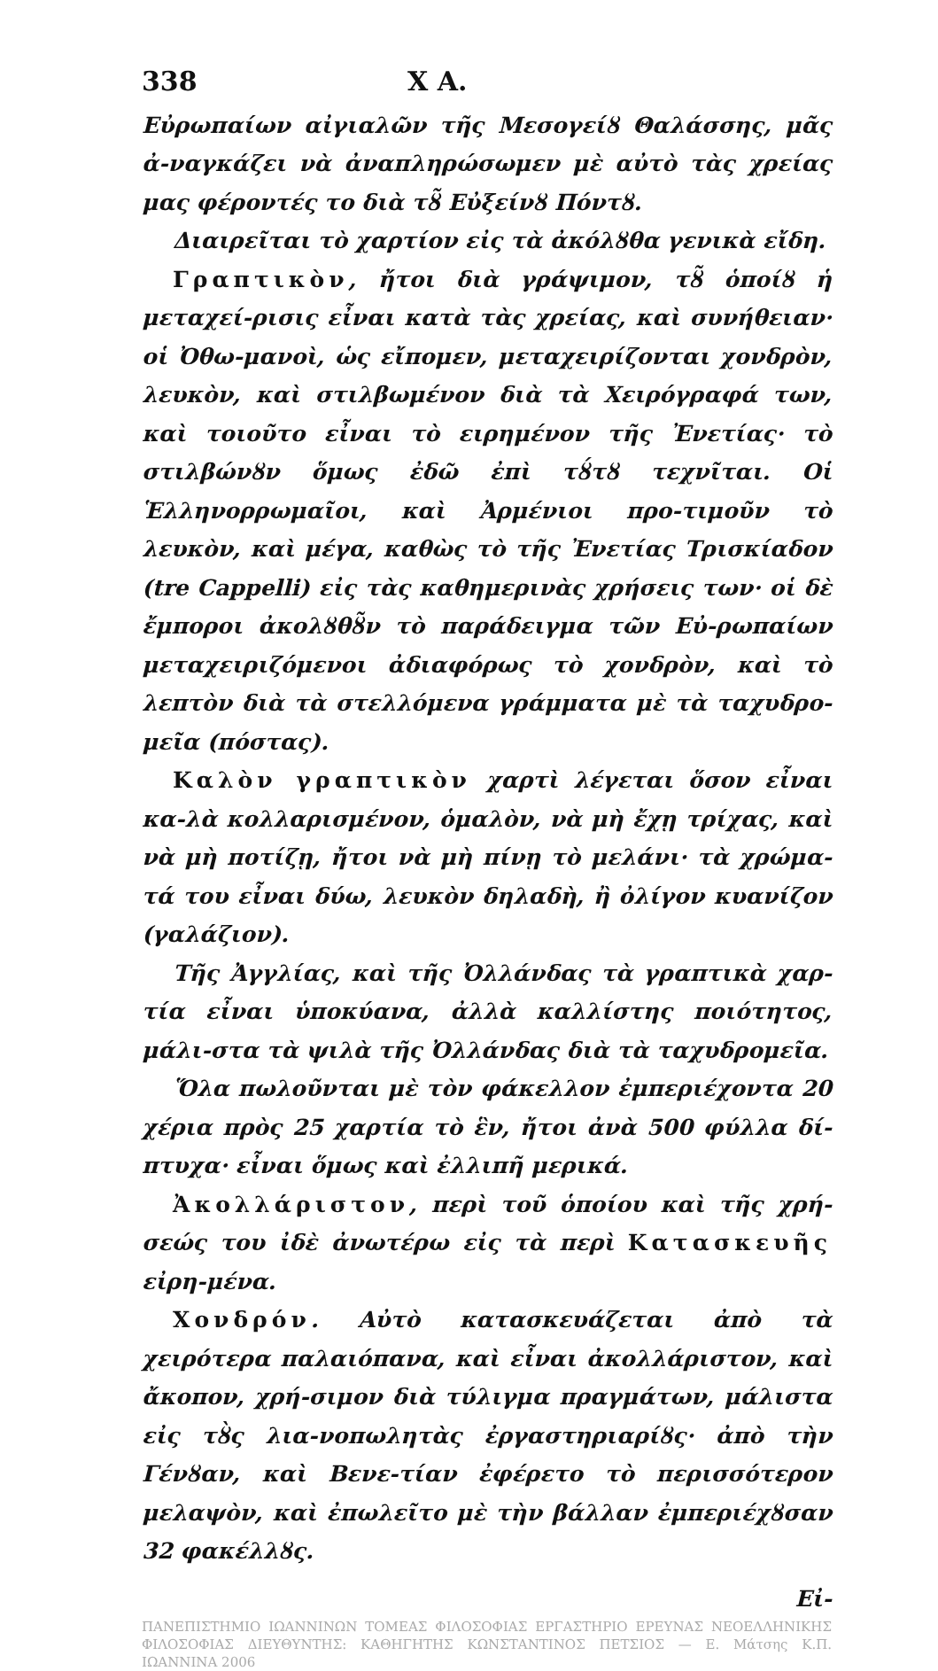338 Χ Α.
Εὐρωπαίων αἰγιαλῶν τῆς Μεσογείȣ Θαλάσσης, μᾶς ἀ-ναγκάζει νὰ ἀναπληρώσωμεν μὲ αὐτὸ τὰς χρείας μας φέροντές το διὰ τȣ̃ Εὐξείνȣ Πόντȣ.
Διαιρεῖται τὸ χαρτίον εἰς τὰ ἀκόλȣθα γενικὰ εἴδη.
Γραπτικὸν, ἤτοι διὰ γράψιμον, τȣ̃ ὁποίȣ ἡ μεταχεί-ρισις εἶναι κατὰ τὰς χρείας, καὶ συνήθειαν· οἱ Ὀθω-μανοὶ, ὡς εἴπομεν, μεταχειρίζονται χονδρὸν, λευκὸν, καὶ στιλβωμένον διὰ τὰ Χειρόγραφά των, καὶ τοιοῦτο εἶναι τὸ ειρημένον τῆς Ἐνετίας· τὸ στιλβώνȣν ὅμως ἐδῶ ἐπὶ τȣ́τȣ τεχνῖται. Οἱ Ἑλληνορρωμαῖοι, καὶ Ἀρμένιοι προ-τιμοῦν τὸ λευκὸν, καὶ μέγα, καθὼς τὸ τῆς Ἐνετίας Τρισκίαδον (tre Cappelli) εἰς τὰς καθημερινὰς χρήσεις των· οἱ δὲ ἔμποροι ἀκολȣθȣ̃ν τὸ παράδειγμα τῶν Εὐ-ρωπαίων μεταχειριζόμενοι ἀδιαφόρως τὸ χονδρὸν, καὶ τὸ λεπτὸν διὰ τὰ στελλόμενα γράμματα μὲ τὰ ταχυδρο-μεῖα (πόστας).
Καλὸν γραπτικὸν χαρτὶ λέγεται ὅσον εἶναι κα-λὰ κολλαρισμένον, ὁμαλὸν, νὰ μὴ ἔχῃ τρίχας, καὶ νὰ μὴ ποτίζῃ, ἤτοι νὰ μὴ πίνῃ τὸ μελάνι· τὰ χρώμα-τά του εἶναι δύω, λευκὸν δηλαδὴ, ἢ ὀλίγον κυανίζον (γαλάζιον).
Τῆς Ἀγγλίας, καὶ τῆς Ὀλλάνδας τὰ γραπτικὰ χαρ-τία εἶναι ὑποκύανα, ἀλλὰ καλλίστης ποιότητος, μάλι-στα τὰ ψιλὰ τῆς Ὀλλάνδας διὰ τὰ ταχυδρομεῖα.
Ὅλα πωλοῦνται μὲ τὸν φάκελλον ἐμπεριέχοντα 20 χέρια πρὸς 25 χαρτία τὸ ἓν, ἤτοι ἀνὰ 500 φύλλα δί-πτυχα· εἶναι ὅμως καὶ ἐλλιπῆ μερικά.
Ἀκολλάριστον, περὶ τοῦ ὁποίου καὶ τῆς χρή-σεώς του ἰδὲ ἀνωτέρω εἰς τὰ περὶ Κατασκευῆς εἰρη-μένα.
Χονδρόν. Αὐτὸ κατασκευάζεται ἀπὸ τὰ χειρότερα παλαιόπανα, καὶ εἶναι ἀκολλάριστον, καὶ ἄκοπον, χρή-σιμον διὰ τύλιγμα πραγμάτων, μάλιστα εἰς τȣ̀ς λια-νοπωλητὰς ἐργαστηριαρίȣς· ἀπὸ τὴν Γένȣαν, καὶ Βενε-τίαν ἐφέρετο τὸ περισσότερον μελαψὸν, καὶ ἐπωλεῖτο μὲ τὴν βάλλαν ἐμπεριέχȣσαν 32 φακέλλȣς.
Εἰ-
ΠΑΝΕΠΙΣΤΗΜΙΟ ΙΩΑΝΝΙΝΩΝ ΤΟΜΕΑΣ ΦΙΛΟΣΟΦΙΑΣ ΕΡΓΑΣΤΗΡΙΟ ΕΡΕΥΝΑΣ ΝΕΟΕΛΛΗΝΙΚΗΣ ΦΙΛΟΣΟΦΙΑΣ ΔΙΕΥΘΥΝΤΗΣ: ΚΑΘΗΓΗΤΗΣ ΚΩΝΣΤΑΝΤΙΝΟΣ ΠΕΤΣΙΟΣ — Ε. Μάτσης Κ.Π. ΙΩΑΝΝΙΝΑ 2006